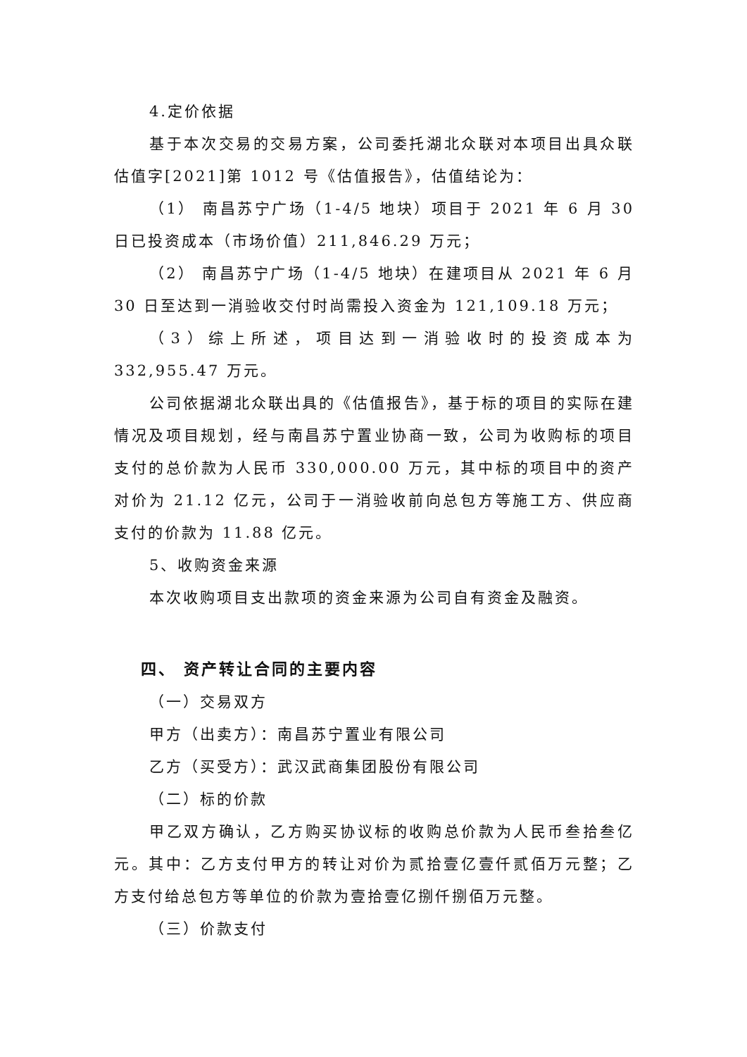4.定价依据
基于本次交易的交易方案，公司委托湖北众联对本项目出具众联估值字[2021]第 1012 号《估值报告》，估值结论为：
（1） 南昌苏宁广场（1-4/5 地块）项目于 2021 年 6 月 30 日已投资成本（市场价值）211,846.29 万元；
（2） 南昌苏宁广场（1-4/5 地块）在建项目从 2021 年 6 月 30 日至达到一消验收交付时尚需投入资金为 121,109.18 万元；
（3）综上所述，项目达到一消验收时的投资成本为 332,955.47 万元。
公司依据湖北众联出具的《估值报告》，基于标的项目的实际在建情况及项目规划，经与南昌苏宁置业协商一致，公司为收购标的项目支付的总价款为人民币 330,000.00 万元，其中标的项目中的资产对价为 21.12 亿元，公司于一消验收前向总包方等施工方、供应商支付的价款为 11.88 亿元。
5、收购资金来源
本次收购项目支出款项的资金来源为公司自有资金及融资。
四、 资产转让合同的主要内容
（一）交易双方
甲方（出卖方）：南昌苏宁置业有限公司
乙方（买受方）：武汉武商集团股份有限公司
（二）标的价款
甲乙双方确认，乙方购买协议标的收购总价款为人民币叁拾叁亿元。其中：乙方支付甲方的转让对价为贰拾壹亿壹仟贰佰万元整；乙方支付给总包方等单位的价款为壹拾壹亿捌仟捌佰万元整。
（三）价款支付